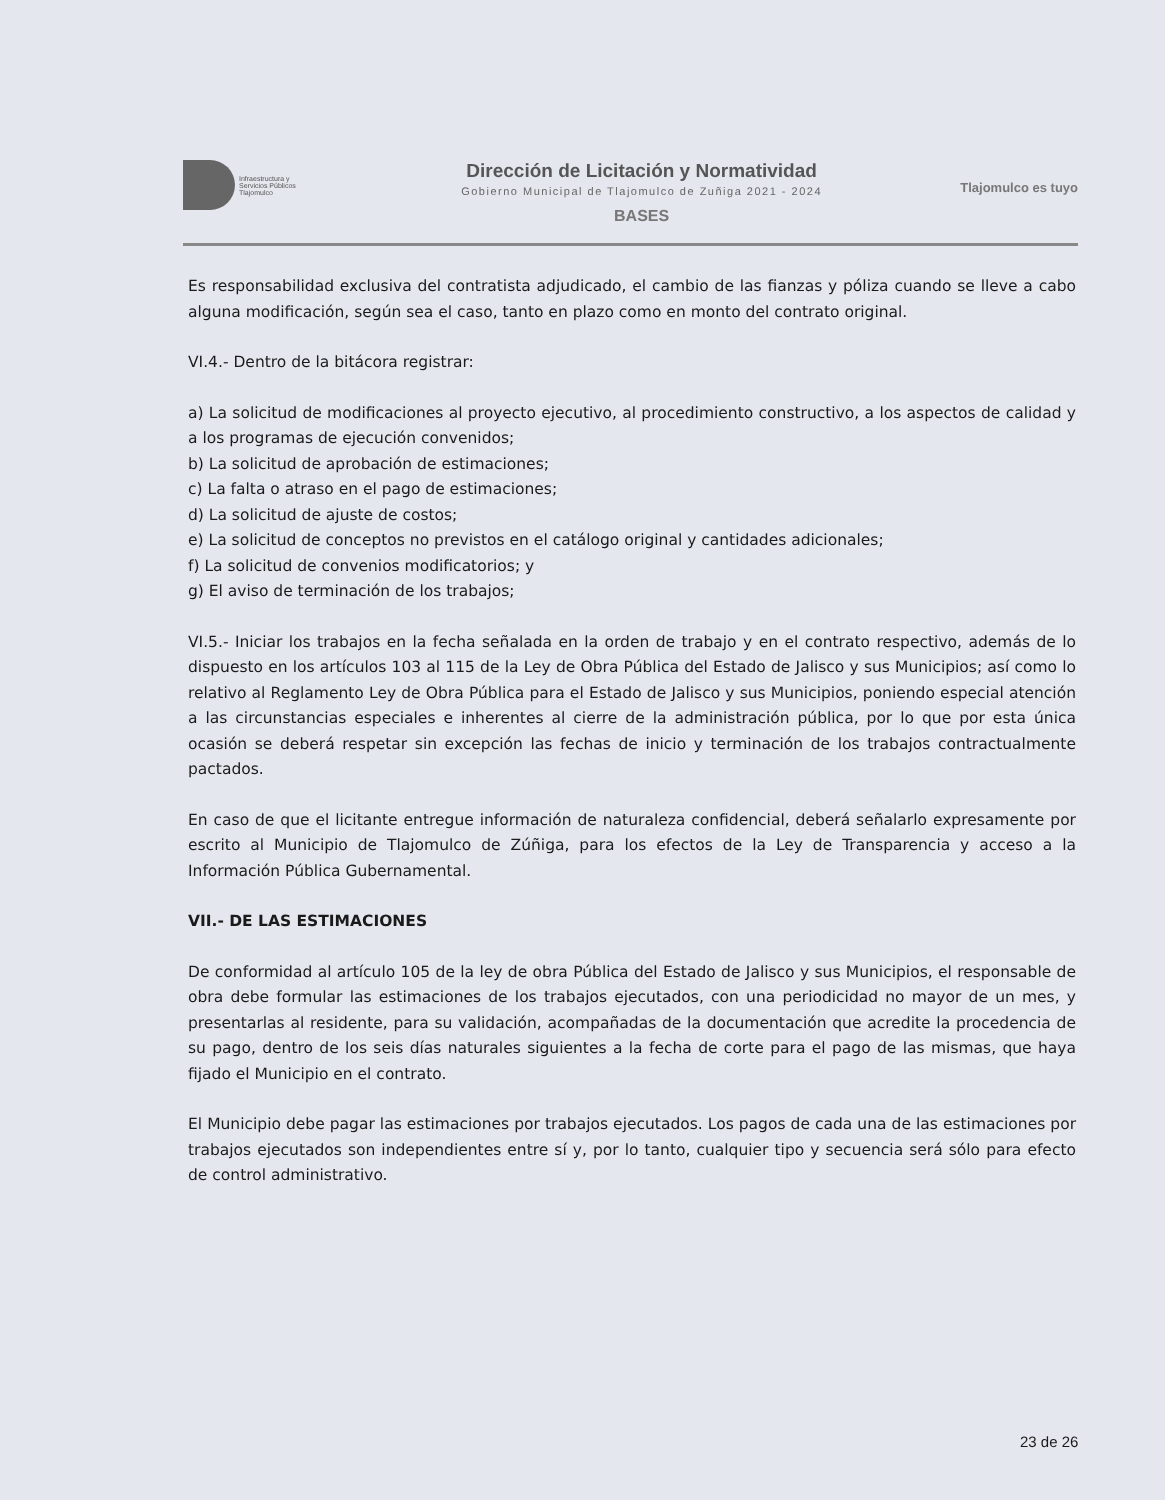Infraestructura y
Servicios Públicos
Tlajomulco
Dirección de Licitación y Normatividad
Gobierno Municipal de Tlajomulco de Zuñiga 2021 - 2024
BASES
Tlajomulco es tuyo
Es responsabilidad exclusiva del contratista adjudicado, el cambio de las fianzas y póliza cuando se lleve a cabo alguna modificación, según sea el caso, tanto en plazo como en monto del contrato original.
VI.4.- Dentro de la bitácora registrar:
a) La solicitud de modificaciones al proyecto ejecutivo, al procedimiento constructivo, a los aspectos de calidad y a los programas de ejecución convenidos;
b) La solicitud de aprobación de estimaciones;
c) La falta o atraso en el pago de estimaciones;
d) La solicitud de ajuste de costos;
e) La solicitud de conceptos no previstos en el catálogo original y cantidades adicionales;
f) La solicitud de convenios modificatorios; y
g) El aviso de terminación de los trabajos;
VI.5.- Iniciar los trabajos en la fecha señalada en la orden de trabajo y en el contrato respectivo, además de lo dispuesto en los artículos 103 al 115 de la Ley de Obra Pública del Estado de Jalisco y sus Municipios; así como lo relativo al Reglamento Ley de Obra Pública para el Estado de Jalisco y sus Municipios, poniendo especial atención a las circunstancias especiales e inherentes al cierre de la administración pública, por lo que por esta única ocasión se deberá respetar sin excepción las fechas de inicio y terminación de los trabajos contractualmente pactados.
En caso de que el licitante entregue información de naturaleza confidencial, deberá señalarlo expresamente por escrito al Municipio de Tlajomulco de Zúñiga, para los efectos de la Ley de Transparencia y acceso a la Información Pública Gubernamental.
VII.- DE LAS ESTIMACIONES
De conformidad al artículo 105 de la ley de obra Pública del Estado de Jalisco y sus Municipios, el responsable de obra debe formular las estimaciones de los trabajos ejecutados, con una periodicidad no mayor de un mes, y presentarlas al residente, para su validación, acompañadas de la documentación que acredite la procedencia de su pago, dentro de los seis días naturales siguientes a la fecha de corte para el pago de las mismas, que haya fijado el Municipio en el contrato.
El Municipio debe pagar las estimaciones por trabajos ejecutados. Los pagos de cada una de las estimaciones por trabajos ejecutados son independientes entre sí y, por lo tanto, cualquier tipo y secuencia será sólo para efecto de control administrativo.
23 de 26